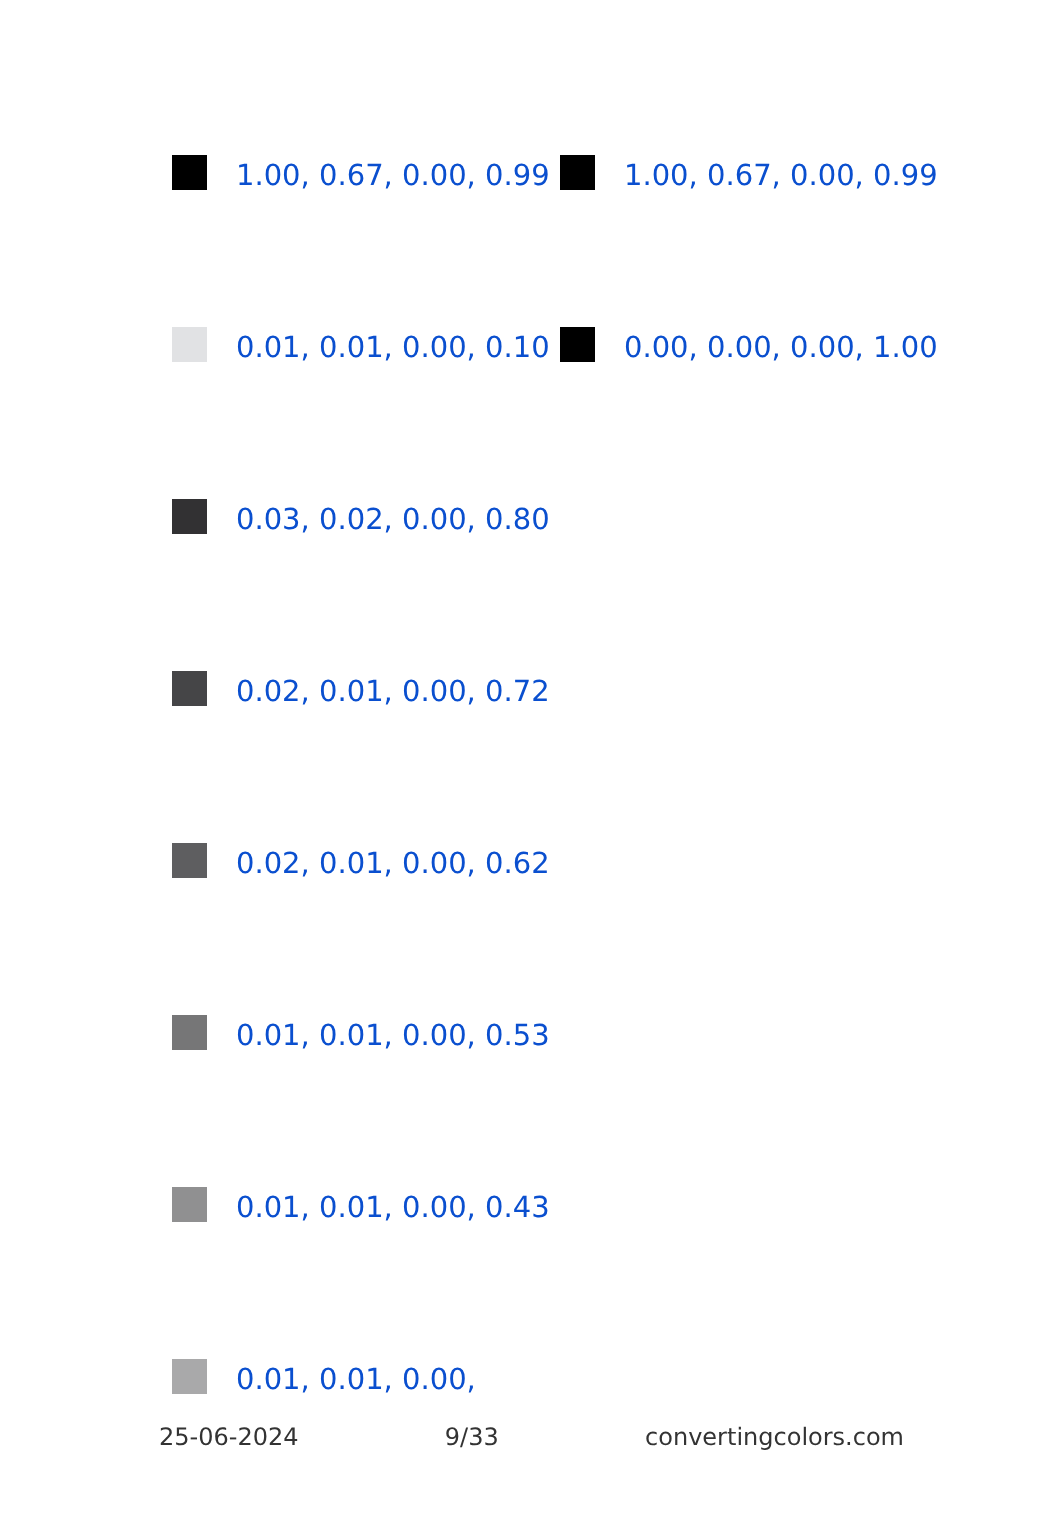1.00, 0.67, 0.00, 0.99
0.01, 0.01, 0.00, 0.10
0.03, 0.02, 0.00, 0.80
0.02, 0.01, 0.00, 0.72
0.02, 0.01, 0.00, 0.62
0.01, 0.01, 0.00, 0.53
0.01, 0.01, 0.00, 0.43
0.01, 0.01, 0.00,
1.00, 0.67, 0.00, 0.99
0.00, 0.00, 0.00, 1.00
25-06-2024 9/33 convertingcolors.com